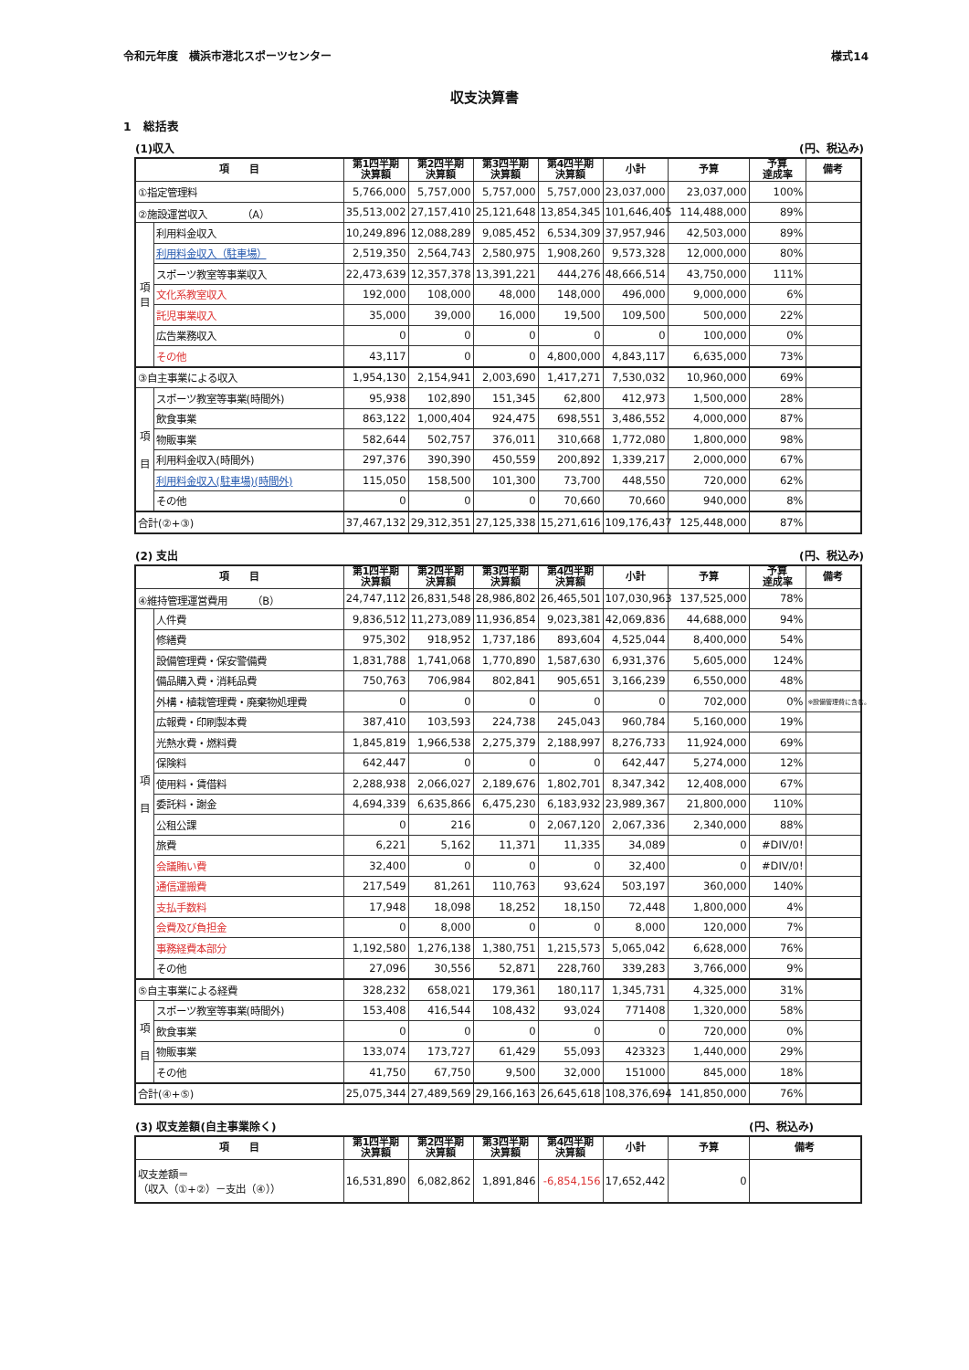令和元年度　横浜市港北スポーツセンター 様式14
収支決算書
1　総括表
(1)収入 (円、税込み)
| 項 目 | | 第1四半期 決算額 | 第2四半期 決算額 | 第3四半期 決算額 | 第4四半期 決算額 | 小計 | 予算 | 予算 達成率 | 備考 |
| --- | --- | --- | --- | --- | --- | --- | --- | --- | --- |
| ①指定管理料 | | 5,766,000 | 5,757,000 | 5,757,000 | 5,757,000 | 23,037,000 | 23,037,000 | 100% | |
| ②施設運営収入 （A） | | 35,513,002 | 27,157,410 | 25,121,648 | 13,854,345 | 101,646,405 | 114,488,000 | 89% | |
| 項 目 | 利用料金収入 | 10,249,896 | 12,088,289 | 9,085,452 | 6,534,309 | 37,957,946 | 42,503,000 | 89% | |
| | 利用料金収入（駐車場） | 2,519,350 | 2,564,743 | 2,580,975 | 1,908,260 | 9,573,328 | 12,000,000 | 80% | |
| | スポーツ教室等事業収入 | 22,473,639 | 12,357,378 | 13,391,221 | 444,276 | 48,666,514 | 43,750,000 | 111% | |
| | 文化系教室収入 | 192,000 | 108,000 | 48,000 | 148,000 | 496,000 | 9,000,000 | 6% | |
| | 託児事業収入 | 35,000 | 39,000 | 16,000 | 19,500 | 109,500 | 500,000 | 22% | |
| | 広告業務収入 | 0 | 0 | 0 | 0 | 0 | 100,000 | 0% | |
| | その他 | 43,117 | 0 | 0 | 4,800,000 | 4,843,117 | 6,635,000 | 73% | |
| ③自主事業による収入 | | 1,954,130 | 2,154,941 | 2,003,690 | 1,417,271 | 7,530,032 | 10,960,000 | 69% | |
| 項 目 | スポーツ教室等事業(時間外) | 95,938 | 102,890 | 151,345 | 62,800 | 412,973 | 1,500,000 | 28% | |
| | 飲食事業 | 863,122 | 1,000,404 | 924,475 | 698,551 | 3,486,552 | 4,000,000 | 87% | |
| | 物販事業 | 582,644 | 502,757 | 376,011 | 310,668 | 1,772,080 | 1,800,000 | 98% | |
| | 利用料金収入(時間外) | 297,376 | 390,390 | 450,559 | 200,892 | 1,339,217 | 2,000,000 | 67% | |
| | 利用料金収入(駐車場)(時間外) | 115,050 | 158,500 | 101,300 | 73,700 | 448,550 | 720,000 | 62% | |
| | その他 | 0 | 0 | 0 | 70,660 | 70,660 | 940,000 | 8% | |
| 合計(②+③) | | 37,467,132 | 29,312,351 | 27,125,338 | 15,271,616 | 109,176,437 | 125,448,000 | 87% | |
(2) 支出 (円、税込み)
| 項 目 | | 第1四半期 決算額 | 第2四半期 決算額 | 第3四半期 決算額 | 第4四半期 決算額 | 小計 | 予算 | 予算 達成率 | 備考 |
| --- | --- | --- | --- | --- | --- | --- | --- | --- | --- |
| ④維持管理運営費用 （B） | | 24,747,112 | 26,831,548 | 28,986,802 | 26,465,501 | 107,030,963 | 137,525,000 | 78% | |
| 項 目 | 人件費 | 9,836,512 | 11,273,089 | 11,936,854 | 9,023,381 | 42,069,836 | 44,688,000 | 94% | |
| | 修繕費 | 975,302 | 918,952 | 1,737,186 | 893,604 | 4,525,044 | 8,400,000 | 54% | |
| | 設備管理費・保安警備費 | 1,831,788 | 1,741,068 | 1,770,890 | 1,587,630 | 6,931,376 | 5,605,000 | 124% | |
| | 備品購入費・消耗品費 | 750,763 | 706,984 | 802,841 | 905,651 | 3,166,239 | 6,550,000 | 48% | |
| | 外構・植栽管理費・廃棄物処理費 | 0 | 0 | 0 | 0 | 0 | 702,000 | 0% | ※設備管理費に含む。 |
| | 広報費・印刷製本費 | 387,410 | 103,593 | 224,738 | 245,043 | 960,784 | 5,160,000 | 19% | |
| | 光熱水費・燃料費 | 1,845,819 | 1,966,538 | 2,275,379 | 2,188,997 | 8,276,733 | 11,924,000 | 69% | |
| | 保険料 | 642,447 | 0 | 0 | 0 | 642,447 | 5,274,000 | 12% | |
| | 使用料・賃借料 | 2,288,938 | 2,066,027 | 2,189,676 | 1,802,701 | 8,347,342 | 12,408,000 | 67% | |
| | 委託料・謝金 | 4,694,339 | 6,635,866 | 6,475,230 | 6,183,932 | 23,989,367 | 21,800,000 | 110% | |
| | 公租公課 | 0 | 216 | 0 | 2,067,120 | 2,067,336 | 2,340,000 | 88% | |
| | 旅費 | 6,221 | 5,162 | 11,371 | 11,335 | 34,089 | 0 | #DIV/0! | |
| | 会議賄い費 | 32,400 | 0 | 0 | 0 | 32,400 | 0 | #DIV/0! | |
| | 通信運搬費 | 217,549 | 81,261 | 110,763 | 93,624 | 503,197 | 360,000 | 140% | |
| | 支払手数料 | 17,948 | 18,098 | 18,252 | 18,150 | 72,448 | 1,800,000 | 4% | |
| | 会費及び負担金 | 0 | 8,000 | 0 | 0 | 8,000 | 120,000 | 7% | |
| | 事務経費本部分 | 1,192,580 | 1,276,138 | 1,380,751 | 1,215,573 | 5,065,042 | 6,628,000 | 76% | |
| | その他 | 27,096 | 30,556 | 52,871 | 228,760 | 339,283 | 3,766,000 | 9% | |
| ⑤自主事業による経費 | | 328,232 | 658,021 | 179,361 | 180,117 | 1,345,731 | 4,325,000 | 31% | |
| 項 目 | スポーツ教室等事業(時間外) | 153,408 | 416,544 | 108,432 | 93,024 | 771408 | 1,320,000 | 58% | |
| | 飲食事業 | 0 | 0 | 0 | 0 | 0 | 720,000 | 0% | |
| | 物販事業 | 133,074 | 173,727 | 61,429 | 55,093 | 423323 | 1,440,000 | 29% | |
| | その他 | 41,750 | 67,750 | 9,500 | 32,000 | 151000 | 845,000 | 18% | |
| 合計(④+⑤) | | 25,075,344 | 27,489,569 | 29,166,163 | 26,645,618 | 108,376,694 | 141,850,000 | 76% | |
(3) 収支差額(自主事業除く) (円、税込み)
| 項 目 | 第1四半期 決算額 | 第2四半期 決算額 | 第3四半期 決算額 | 第4四半期 決算額 | 小計 | 予算 | 備考 |
| --- | --- | --- | --- | --- | --- | --- | --- |
| 収支差額＝ （収入（①+②）－支出（④）） | 16,531,890 | 6,082,862 | 1,891,846 | -6,854,156 | 17,652,442 | 0 | |